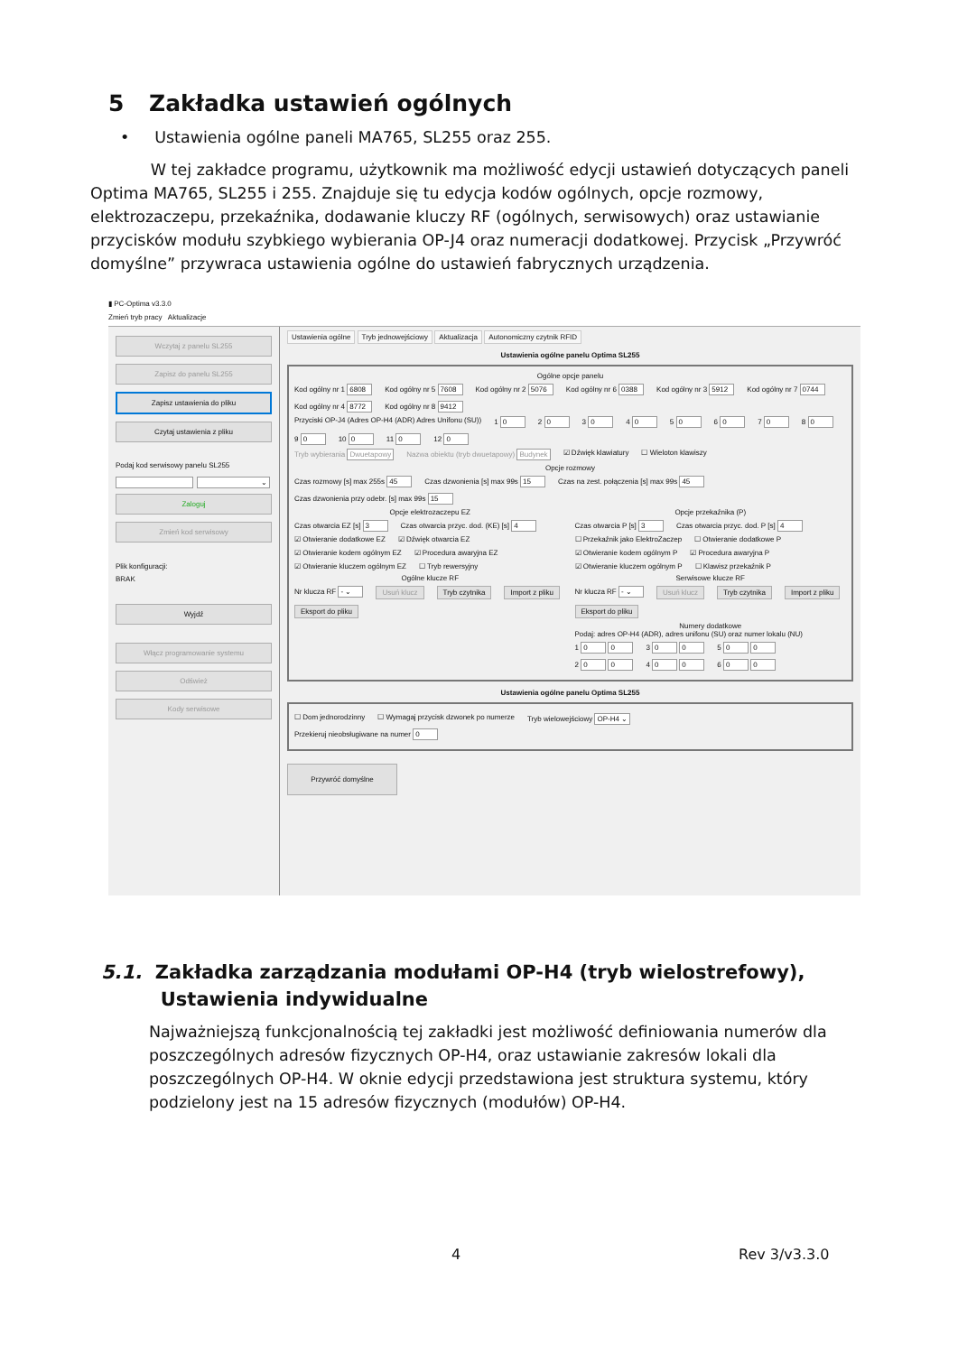5 Zakładka ustawień ogólnych
• Ustawienia ogólne paneli MA765, SL255 oraz 255.
W tej zakładce programu, użytkownik ma możliwość edycji ustawień dotyczących paneli Optima MA765, SL255 i 255. Znajduje się tu edycja kodów ogólnych, opcje rozmowy, elektrozaczepu, przekaźnika, dodawanie kluczy RF (ogólnych, serwisowych) oraz ustawianie przycisków modułu szybkiego wybierania OP-J4 oraz numeracji dodatkowej. Przycisk „Przywróć domyślne” przywraca ustawienia ogólne do ustawień fabrycznych urządzenia.
▮ PC-Optima v3.3.0
Zmień tryb pracy Aktualizacje
Wczytaj z panelu SL255
Zapisz do panelu SL255
Zapisz ustawienia do pliku
Czytaj ustawienia z pliku
Podaj kod serwisowy panelu SL255
⌄
Zaloguj
Zmień kod serwisowy
Plik konfiguracji:
BRAK
Wyjdź
Włącz programowanie systemu
Odśwież
Kody serwisowe
Ustawienia ogólne Tryb jednowejściowy Aktualizacja Autonomiczny czytnik RFID
Ustawienia ogólne panelu Optima SL255
Ogólne opcje panelu
Kod ogólny nr 1 6808 Kod ogólny nr 5 7608 Kod ogólny nr 2 5076 Kod ogólny nr 6 0388 Kod ogólny nr 3 5912 Kod ogólny nr 7 0744 Kod ogólny nr 4 8772 Kod ogólny nr 8 9412
Przyciski OP-J4 (Adres OP-H4 (ADR) Adres Unifonu (SU)) 1 0 2 0 3 0 4 0 5 0 6 0 7 0 8 0 9 0 10 0 11 0 12 0
Tryb wybierania Dwuetapowy Nazwa obiektu (tryb dwuetapowy) Budynek ☑ Dźwięk klawiatury ☐ Wieloton klawiszy
Opcje rozmowy
Czas rozmowy [s] max 255s 45 Czas dzwonienia [s] max 99s 15 Czas na zest. połączenia [s] max 99s 45 Czas dzwonienia przy odebr. [s] max 99s 15
Opcje elektrozaczepu EZ
Czas otwarcia EZ [s] 3 Czas otwarcia przyc. dod. (KE) [s] 4
☑ Otwieranie dodatkowe EZ ☑ Dźwięk otwarcia EZ ☑ Otwieranie kodem ogólnym EZ ☑ Procedura awaryjna EZ ☑ Otwieranie kluczem ogólnym EZ ☐ Tryb rewersyjny
Opcje przekaźnika (P)
Czas otwarcia P [s] 3 Czas otwarcia przyc. dod. P [s] 4
☐ Przekaźnik jako ElektroZaczep ☐ Otwieranie dodatkowe P ☑ Otwieranie kodem ogólnym P ☑ Procedura awaryjna P ☑ Otwieranie kluczem ogólnym P ☐ Klawisz przekaźnik P
Ogólne klucze RF
Nr klucza RF - ⌄ Usuń klucz Tryb czytnika Import z pliku Eksport do pliku
Serwisowe klucze RF
Nr klucza RF - ⌄ Usuń klucz Tryb czytnika Import z pliku Eksport do pliku
Numery dodatkowe
Podaj: adres OP-H4 (ADR), adres unifonu (SU) oraz numer lokalu (NU)
1 0 0 3 0 0 5 0 0 2 0 0 4 0 0 6 0 0
Ustawienia ogólne panelu Optima SL255
☐ Dom jednorodzinny ☐ Wymagaj przycisk dzwonek po numerze Tryb wielowejściowy OP-H4 ⌄
Przekieruj nieobsługiwane na numer 0
Przywróć domyślne
5.1. Zakładka zarządzania modułami OP-H4 (tryb wielostrefowy),
Ustawienia indywidualne
Najważniejszą funkcjonalnością tej zakładki jest możliwość definiowania numerów dla poszczególnych adresów fizycznych OP-H4, oraz ustawianie zakresów lokali dla poszczególnych OP-H4. W oknie edycji przedstawiona jest struktura systemu, który podzielony jest na 15 adresów fizycznych (modułów) OP-H4.
4 Rev 3/v3.3.0